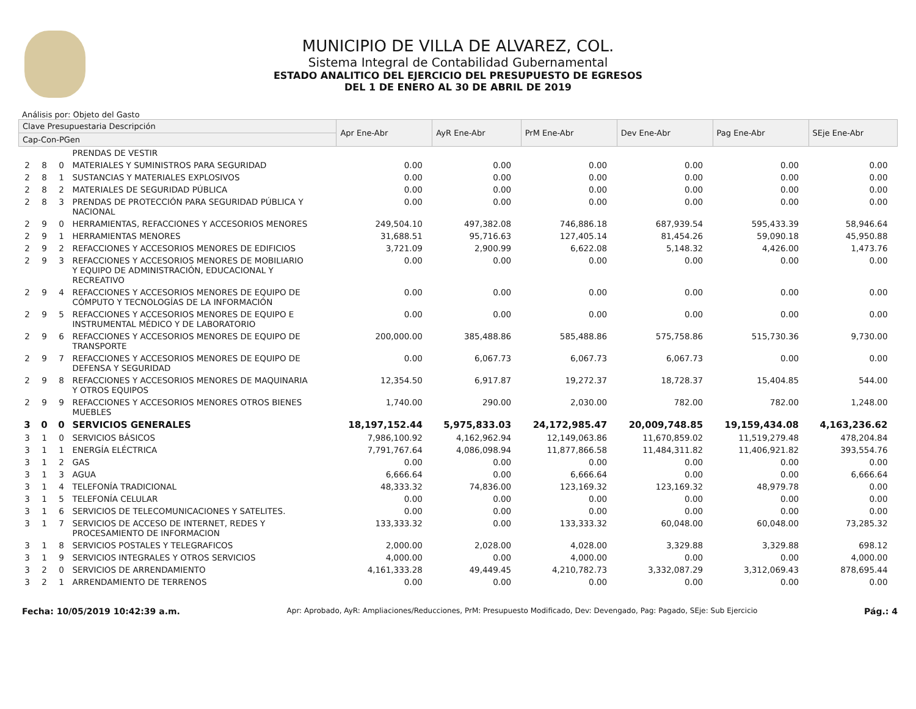MUNICIPIO DE VILLA DE ALVAREZ, COL.
Sistema Integral de Contabilidad Gubernamental
ESTADO ANALITICO DEL EJERCICIO DEL PRESUPUESTO DE EGRESOS
DEL 1 DE ENERO AL 30 DE ABRIL DE 2019
Análisis por: Objeto del Gasto
| Clave Presupuestaria Descripción | | | | Apr Ene-Abr | AyR Ene-Abr | PrM Ene-Abr | Dev Ene-Abr | Pag Ene-Abr | SEje Ene-Abr |
| --- | --- | --- | --- | --- | --- | --- | --- | --- | --- |
| Cap-Con-PGen | | | | | | | | | |
| | | | PRENDAS DE VESTIR | | | | | | |
| 2 | 8 | 0 | MATERIALES Y SUMINISTROS PARA SEGURIDAD | 0.00 | 0.00 | 0.00 | 0.00 | 0.00 | 0.00 |
| 2 | 8 | 1 | SUSTANCIAS Y MATERIALES EXPLOSIVOS | 0.00 | 0.00 | 0.00 | 0.00 | 0.00 | 0.00 |
| 2 | 8 | 2 | MATERIALES DE SEGURIDAD PÚBLICA | 0.00 | 0.00 | 0.00 | 0.00 | 0.00 | 0.00 |
| 2 | 8 | 3 | PRENDAS DE PROTECCIÓN PARA SEGURIDAD PÚBLICA Y NACIONAL | 0.00 | 0.00 | 0.00 | 0.00 | 0.00 | 0.00 |
| 2 | 9 | 0 | HERRAMIENTAS, REFACCIONES Y ACCESORIOS MENORES | 249,504.10 | 497,382.08 | 746,886.18 | 687,939.54 | 595,433.39 | 58,946.64 |
| 2 | 9 | 1 | HERRAMIENTAS MENORES | 31,688.51 | 95,716.63 | 127,405.14 | 81,454.26 | 59,090.18 | 45,950.88 |
| 2 | 9 | 2 | REFACCIONES Y ACCESORIOS MENORES DE EDIFICIOS | 3,721.09 | 2,900.99 | 6,622.08 | 5,148.32 | 4,426.00 | 1,473.76 |
| 2 | 9 | 3 | REFACCIONES Y ACCESORIOS MENORES DE MOBILIARIO Y EQUIPO DE ADMINISTRACIÓN, EDUCACIONAL Y RECREATIVO | 0.00 | 0.00 | 0.00 | 0.00 | 0.00 | 0.00 |
| 2 | 9 | 4 | REFACCIONES Y ACCESORIOS MENORES DE EQUIPO DE CÓMPUTO Y TECNOLOGÍAS DE LA INFORMACIÓN | 0.00 | 0.00 | 0.00 | 0.00 | 0.00 | 0.00 |
| 2 | 9 | 5 | REFACCIONES Y ACCESORIOS MENORES DE EQUIPO E INSTRUMENTAL MÉDICO Y DE LABORATORIO | 0.00 | 0.00 | 0.00 | 0.00 | 0.00 | 0.00 |
| 2 | 9 | 6 | REFACCIONES Y ACCESORIOS MENORES DE EQUIPO DE TRANSPORTE | 200,000.00 | 385,488.86 | 585,488.86 | 575,758.86 | 515,730.36 | 9,730.00 |
| 2 | 9 | 7 | REFACCIONES Y ACCESORIOS MENORES DE EQUIPO DE DEFENSA Y SEGURIDAD | 0.00 | 6,067.73 | 6,067.73 | 6,067.73 | 0.00 | 0.00 |
| 2 | 9 | 8 | REFACCIONES Y ACCESORIOS MENORES DE MAQUINARIA Y OTROS EQUIPOS | 12,354.50 | 6,917.87 | 19,272.37 | 18,728.37 | 15,404.85 | 544.00 |
| 2 | 9 | 9 | REFACCIONES Y ACCESORIOS MENORES OTROS BIENES MUEBLES | 1,740.00 | 290.00 | 2,030.00 | 782.00 | 782.00 | 1,248.00 |
| 3 | 0 | 0 | SERVICIOS GENERALES | 18,197,152.44 | 5,975,833.03 | 24,172,985.47 | 20,009,748.85 | 19,159,434.08 | 4,163,236.62 |
| 3 | 1 | 0 | SERVICIOS BÁSICOS | 7,986,100.92 | 4,162,962.94 | 12,149,063.86 | 11,670,859.02 | 11,519,279.48 | 478,204.84 |
| 3 | 1 | 1 | ENERGÍA ELÉCTRICA | 7,791,767.64 | 4,086,098.94 | 11,877,866.58 | 11,484,311.82 | 11,406,921.82 | 393,554.76 |
| 3 | 1 | 2 | GAS | 0.00 | 0.00 | 0.00 | 0.00 | 0.00 | 0.00 |
| 3 | 1 | 3 | AGUA | 6,666.64 | 0.00 | 6,666.64 | 0.00 | 0.00 | 6,666.64 |
| 3 | 1 | 4 | TELEFONÍA TRADICIONAL | 48,333.32 | 74,836.00 | 123,169.32 | 123,169.32 | 48,979.78 | 0.00 |
| 3 | 1 | 5 | TELEFONÍA CELULAR | 0.00 | 0.00 | 0.00 | 0.00 | 0.00 | 0.00 |
| 3 | 1 | 6 | SERVICIOS DE TELECOMUNICACIONES Y SATELITES. | 0.00 | 0.00 | 0.00 | 0.00 | 0.00 | 0.00 |
| 3 | 1 | 7 | SERVICIOS DE ACCESO DE INTERNET, REDES Y PROCESAMIENTO DE INFORMACION | 133,333.32 | 0.00 | 133,333.32 | 60,048.00 | 60,048.00 | 73,285.32 |
| 3 | 1 | 8 | SERVICIOS POSTALES Y TELEGRAFICOS | 2,000.00 | 2,028.00 | 4,028.00 | 3,329.88 | 3,329.88 | 698.12 |
| 3 | 1 | 9 | SERVICIOS INTEGRALES Y OTROS SERVICIOS | 4,000.00 | 0.00 | 4,000.00 | 0.00 | 0.00 | 4,000.00 |
| 3 | 2 | 0 | SERVICIOS DE ARRENDAMIENTO | 4,161,333.28 | 49,449.45 | 4,210,782.73 | 3,332,087.29 | 3,312,069.43 | 878,695.44 |
| 3 | 2 | 1 | ARRENDAMIENTO DE TERRENOS | 0.00 | 0.00 | 0.00 | 0.00 | 0.00 | 0.00 |
Fecha: 10/05/2019 10:42:39 a.m. Apr: Aprobado, AyR: Ampliaciones/Reducciones, PrM: Presupuesto Modificado, Dev: Devengado, Pag: Pagado, SEje: Sub Ejercicio Pág.: 4